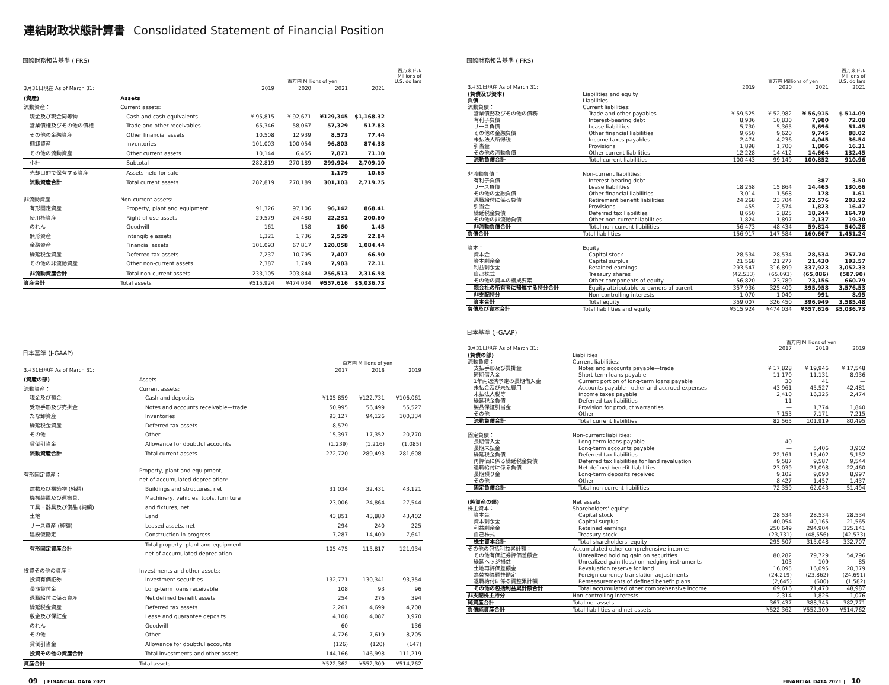連結財政状態計算書 Consolidated Statement of Financial Position
国際財務報告基準 (IFRS)
| | | | 百万円 Millions of yen | | | 百万米ドル Millions of U.S. dollars |
| --- | --- | --- | --- | --- | --- | --- |
| 3月31日現在 As of March 31: | | 2019 | 2020 | 2021 | 2021 | |
| (資産) | Assets | | | | | |
| 流動資産： | Current assets: | | | | | |
| 現金及び現金同等物 | Cash and cash equivalents | ¥ 95,815 | ¥ 92,671 | ¥129,345 | $1,168.32 | |
| 営業債権及びその他の債権 | Trade and other receivables | 65,346 | 58,067 | 57,329 | 517.83 | |
| その他の金融資産 | Other financial assets | 10,508 | 12,939 | 8,573 | 77.44 | |
| 棚卸資産 | Inventories | 101,003 | 100,054 | 96,803 | 874.38 | |
| その他の流動資産 | Other current assets | 10,144 | 6,455 | 7,871 | 71.10 | |
| 小計 | Subtotal | 282,819 | 270,189 | 299,924 | 2,709.10 | |
| 売却目的で保有する資産 | Assets held for sale | — | — | 1,179 | 10.65 | |
| 流動資産合計 | Total current assets | 282,819 | 270,189 | 301,103 | 2,719.75 | |
| 非流動資産： | Non-current assets: | | | | | |
| 有形固定資産 | Property, plant and equipment | 91,326 | 97,106 | 96,142 | 868.41 | |
| 使用権資産 | Right-of-use assets | 29,579 | 24,480 | 22,231 | 200.80 | |
| のれん | Goodwill | 161 | 158 | 160 | 1.45 | |
| 無形資産 | Intangible assets | 1,321 | 1,736 | 2,529 | 22.84 | |
| 金融資産 | Financial assets | 101,093 | 67,817 | 120,058 | 1,084.44 | |
| 繰延税金資産 | Deferred tax assets | 7,237 | 10,795 | 7,407 | 66.90 | |
| その他の非流動資産 | Other non-current assets | 2,387 | 1,749 | 7,983 | 72.11 | |
| 非流動資産合計 | Total non-current assets | 233,105 | 203,844 | 256,513 | 2,316.98 | |
| 資産合計 | Total assets | ¥515,924 | ¥474,034 | ¥557,616 | $5,036.73 | |
日本基準 (J-GAAP)
| | | 百万円 Millions of yen | | |
| --- | --- | --- | --- | --- |
| 3月31日現在 As of March 31: | | 2017 | 2018 | 2019 |
| (資産の部) | Assets | | | |
| 流動資産： | Current assets: | | | |
| 現金及び預金 | Cash and deposits | ¥105,859 | ¥122,731 | ¥106,061 |
| 受取手形及び売掛金 | Notes and accounts receivable—trade | 50,995 | 56,499 | 55,527 |
| たな卸資産 | Inventories | 93,127 | 94,126 | 100,334 |
| 繰延税金資産 | Deferred tax assets | 8,579 | — | — |
| その他 | Other | 15,397 | 17,352 | 20,770 |
| 貸倒引当金 | Allowance for doubtful accounts | (1,239) | (1,216) | (1,085) |
| 流動資産合計 | Total current assets | 272,720 | 289,493 | 281,608 |
| 有形固定資産： | Property, plant and equipment, net of accumulated depreciation: | | | |
| 建物及び構築物 (純額) | Buildings and structures, net | 31,034 | 32,431 | 43,121 |
| 機械装置及び運搬具、 工具・器具及び備品 (純額) | Machinery, vehicles, tools, furniture and fixtures, net | 23,006 | 24,864 | 27,544 |
| 土地 | Land | 43,851 | 43,880 | 43,402 |
| リース資産 (純額) | Leased assets, net | 294 | 240 | 225 |
| 建設仮勘定 | Construction in progress | 7,287 | 14,400 | 7,641 |
| 有形固定資産合計 | Total property, plant and equipment, net of accumulated depreciation | 105,475 | 115,817 | 121,934 |
| 投資その他の資産： | Investments and other assets: | | | |
| 投資有価証券 | Investment securities | 132,771 | 130,341 | 93,354 |
| 長期貸付金 | Long-term loans receivable | 108 | 93 | 96 |
| 退職給付に係る資産 | Net defined benefit assets | 254 | 276 | 394 |
| 繰延税金資産 | Deferred tax assets | 2,261 | 4,699 | 4,708 |
| 敷金及び保証金 | Lease and guarantee deposits | 4,108 | 4,087 | 3,970 |
| のれん | Goodwill | 60 | — | 136 |
| その他 | Other | 4,726 | 7,619 | 8,705 |
| 貸倒引当金 | Allowance for doubtful accounts | (126) | (120) | (147) |
| 投資その他の資産合計 | Total investments and other assets | 144,166 | 146,998 | 111,219 |
| 資産合計 | Total assets | ¥522,362 | ¥552,309 | ¥514,762 |
国際財務報告基準 (IFRS)
| | | | 百万円 Millions of yen | | 百万米ドル Millions of U.S. dollars |
| --- | --- | --- | --- | --- | --- |
| 3月31日現在 As of March 31: | | 2019 | 2020 | 2021 | 2021 |
| (負債及び資本) | Liabilities and equity | | | | |
| 負債 | Liabilities | | | | |
| 流動負債： | Current liabilities: | | | | |
| 営業債務及びその他の債務 | Trade and other payables | ¥ 59,525 | ¥ 52,982 | ¥ 56,915 | $ 514.09 |
| 有利子負債 | Interest-bearing debt | 8,936 | 10,830 | 7,980 | 72.08 |
| リース負債 | Lease liabilities | 5,730 | 5,365 | 5,696 | 51.45 |
| その他の金融負債 | Other financial liabilities | 9,650 | 9,620 | 9,745 | 88.02 |
| 未払法人所得税 | Income taxes payables | 2,474 | 4,236 | 4,045 | 36.54 |
| 引当金 | Provisions | 1,898 | 1,700 | 1,806 | 16.31 |
| その他の流動負債 | Other current liabilities | 12,228 | 14,412 | 14,664 | 132.45 |
| 流動負債合計 | Total current liabilities | 100,443 | 99,149 | 100,852 | 910.96 |
| 非流動負債： | Non-current liabilities: | | | | |
| 有利子負債 | Interest-bearing debt | — | — | 387 | 3.50 |
| リース負債 | Lease liabilities | 18,258 | 15,864 | 14,465 | 130.66 |
| その他の金融負債 | Other financial liabilities | 3,014 | 1,568 | 178 | 1.61 |
| 退職給付に係る負債 | Retirement benefit liabilities | 24,268 | 23,704 | 22,576 | 203.92 |
| 引当金 | Provisions | 455 | 2,574 | 1,823 | 16.47 |
| 繰延税金負債 | Deferred tax liabilities | 8,650 | 2,825 | 18,244 | 164.79 |
| その他の非流動負債 | Other non-current liabilities | 1,824 | 1,897 | 2,137 | 19.30 |
| 非流動負債合計 | Total non-current liabilities | 56,473 | 48,434 | 59,814 | 540.28 |
| 負債合計 | Total liabilities | 156,917 | 147,584 | 160,667 | 1,451.24 |
| 資本： | Equity: | | | | |
| 資本金 | Capital stock | 28,534 | 28,534 | 28,534 | 257.74 |
| 資本剰余金 | Capital surplus | 21,568 | 21,277 | 21,430 | 193.57 |
| 利益剰余金 | Retained earnings | 293,547 | 316,899 | 337,923 | 3,052.33 |
| 自己株式 | Treasury shares | (42,533) | (65,093) | (65,086) | (587.90) |
| その他の資本の構成要素 | Other components of equity | 56,820 | 23,789 | 73,156 | 660.79 |
| 親会社の所有者に帰属する持分合計 | Equity attributable to owners of parent | 357,936 | 325,409 | 395,958 | 3,576.53 |
| 非支配持分 | Non-controlling interests | 1,070 | 1,040 | 991 | 8.95 |
| 資本合計 | Total equity | 359,007 | 326,450 | 396,949 | 3,585.48 |
| 負債及び資本合計 | Total liabilities and equity | ¥515,924 | ¥474,034 | ¥557,616 | $5,036.73 |
日本基準 (J-GAAP)
| | | 百万円 Millions of yen | | |
| --- | --- | --- | --- | --- |
| 3月31日現在 As of March 31: | | 2017 | 2018 | 2019 |
| (負債の部) | Liabilities | | | |
| 流動負債： | Current liabilities: | | | |
| 支払手形及び買掛金 | Notes and accounts payable—trade | ¥ 17,828 | ¥ 19,946 | ¥ 17,548 |
| 短期借入金 | Short-term loans payable | 11,170 | 11,131 | 8,936 |
| 1年内返済予定の長期借入金 | Current portion of long-term loans payable | 30 | 41 | — |
| 未払金及び未払費用 | Accounts payable—other and accrued expenses | 43,961 | 45,527 | 42,481 |
| 未払法人税等 | Income taxes payable | 2,410 | 16,325 | 2,474 |
| 繰延税金負債 | Deferred tax liabilities | 11 | — | — |
| 製品保証引当金 | Provision for product warranties | — | 1,774 | 1,840 |
| その他 | Other | 7,153 | 7,171 | 7,215 |
| 流動負債合計 | Total current liabilities | 82,565 | 101,919 | 80,495 |
| 固定負債： | Non-current liabilities: | | | |
| 長期借入金 | Long-term loans payable | 40 | — | — |
| 長期未払金 | Long-term accounts payable | — | 5,406 | 3,902 |
| 繰延税金負債 | Deferred tax liabilities | 22,161 | 15,402 | 5,152 |
| 再評価に係る繰延税金負債 | Deferred tax liabilities for land revaluation | 9,587 | 9,587 | 9,544 |
| 退職給付に係る負債 | Net defined benefit liabilities | 23,039 | 21,098 | 22,460 |
| 長期預り金 | Long-term deposits received | 9,102 | 9,090 | 8,997 |
| その他 | Other | 8,427 | 1,457 | 1,437 |
| 固定負債合計 | Total non-current liabilities | 72,359 | 62,043 | 51,494 |
| (純資産の部) | Net assets | | | |
| 株主資本： | Shareholders' equity: | | | |
| 資本金 | Capital stock | 28,534 | 28,534 | 28,534 |
| 資本剰余金 | Capital surplus | 40,054 | 40,165 | 21,565 |
| 利益剰余金 | Retained earnings | 250,649 | 294,904 | 325,141 |
| 自己株式 | Treasury stock | (23,731) | (48,556) | (42,533) |
| 株主資本合計 | Total shareholders' equity | 295,507 | 315,048 | 332,707 |
| その他の包括利益累計額： | Accumulated other comprehensive income: | | | |
| その他有価証券評価差額金 | Unrealized holding gain on securities | 80,282 | 79,729 | 54,796 |
| 繰延ヘッジ損益 | Unrealized gain (loss) on hedging instruments | 103 | 109 | 85 |
| 土地再評価差額金 | Revaluation reserve for land | 16,095 | 16,095 | 20,379 |
| 為替換算調整勘定 | Foreign currency translation adjustments | (24,219) | (23,862) | (24,691) |
| 退職給付に係る調整累計額 | Remeasurements of defined benefit plans | (2,645) | (600) | (1,582) |
| その他の包括利益累計額合計 | Total accumulated other comprehensive income | 69,616 | 71,470 | 48,987 |
| 非支配株主持分 | Non-controlling interests | 2,314 | 1,826 | 1,076 |
| 純資産合計 | Total net assets | 367,437 | 388,345 | 382,771 |
| 負債純資産合計 | Total liabilities and net assets | ¥522,362 | ¥552,309 | ¥514,762 |
09 | FINANCIAL DATA 2021 FINANCIAL DATA 2021 | 10